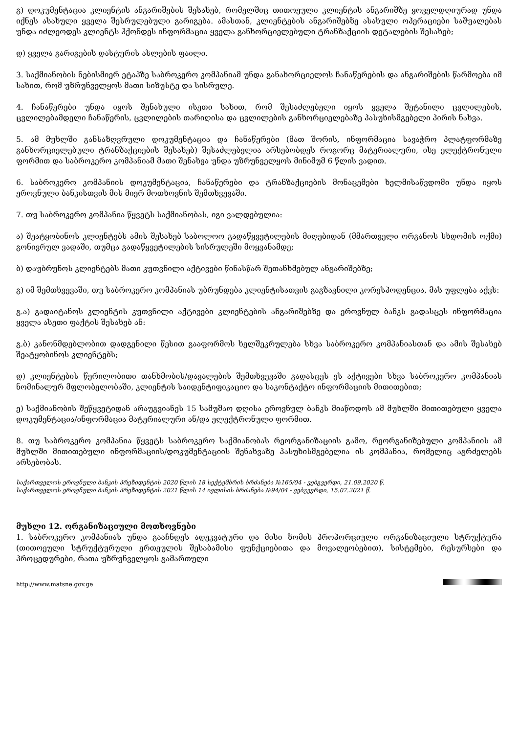გ) დოკუმენტაცია კლიენტის ანგარიშების შესახებ, რომელშიც თითოეული კლიენტის ანგარიშზე ყოველდღიურად უნდა იქნეს ასახული ყველა შესრულებული გარიგება. ამასთან, კლიენტების ანგარიშებზე ასახული ოპერაციები საშუალებას უნდა იძლეოდეს კლიენტს ჰქონდეს ინფორმაცია ყველა განხორციელებული ტრანზაქციის დეტალების შესახებ;
დ) ყველა გარიგების დასტურის ასლების ფაილი.
3. საქმიანობის ნებისმიერ ეტაპზე საბროკერო კომპანიამ უნდა განახორციელოს ჩანაწერების და ანგარიშების წარმოება იმ სახით, რომ უზრუნველყოს მათი სიზუსტე და სისრულე.
4. ჩანაწერები უნდა იყოს შენახული ისეთი სახით, რომ შესაძლებელი იყოს ყველა შეტანილი ცვლილების, ცვლილებამდელი ჩანაწერის, ცვლილების თარიღისა და ცვლილების განხორციელებაზე პასუხისმგებელი პირის ნახვა.
5. ამ მუხლში განსაზღვრული დოკუმენტაცია და ჩანაწერები (მათ შორის, ინფორმაცია სავაჭრო პლატფორმაზე განხორციელებული ტრანზაქციების შესახებ) შესაძლებელია არსებობდეს როგორც მატერიალური, ისე ელექტრონული ფორმით და საბროკერო კომპანიამ მათი შენახვა უნდა უზრუნველყოს მინიმუმ 6 წლის ვადით.
6. საბროკერო კომპანიის დოკუმენტაცია, ჩანაწერები და ტრანზაქციების მონაცემები ხელმისაწვდომი უნდა იყოს ეროვნული ბანკისთვის მის მიერ მოთხოვნის შემთხვევაში.
7. თუ საბროკერო კომპანია წყვეტს საქმიანობას, იგი ვალდებულია:
ა) შეატყობინოს კლიენტებს ამის შესახებ საბოლოო გადაწყვეტილების მიღებიდან (მმართველი ორგანოს სხდომის ოქმი) გონივრულ ვადაში, თუმცა გადაწყვეტილების სისრულეში მოყვანამდე;
ბ) დაუბრუნოს კლიენტებს მათი კუთვნილი აქტივები წინასწარ შეთანხმებულ ანგარიშებზე;
გ) იმ შემთხვევაში, თუ საბროკერო კომპანიას უბრუნდება კლიენტისათვის გაგზავნილი კორესპოდენცია, მას უფლება აქვს:
გ.ა) გადაიტანოს კლიენტის კუთვნილი აქტივები კლიენტების ანგარიშებზე და ეროვნულ ბანკს გადასცეს ინფორმაცია ყველა ასეთი ფაქტის შესახებ ან:
გ.ბ) კანონმდებლობით დადგენილი წესით გააფორმოს ხელშეკრულება სხვა საბროკერო კომპანიასთან და ამის შესახებ შეატყობინოს კლიენტებს;
დ) კლიენტების წერილობითი თანხმობის/დავალების შემთხვევაში გადასცეს ეს აქტივები სხვა საბროკერო კომპანიას ნომინალურ მფლობელობაში, კლიენტის საიდენტიფიკაციო და საკონტაქტო ინფორმაციის მითითებით;
ე) საქმიანობის შეწყვეტიდან არაუგვიანეს 15 სამუშაო დღისა ეროვნულ ბანკს მიაწოდოს ამ მუხლში მითითებული ყველა დოკუმენტაცია/ინფორმაცია მატერიალური ან/და ელექტრონული ფორმით.
8. თუ საბროკერო კომპანია წყვეტს საბროკერო საქმიანობას რეორგანიზაციის გამო, რეორგანიზებული კომპანიის ამ მუხლში მითითებული ინფორმაციის/დოკუმენტაციის შენახვაზე პასუხისმგებელია ის კომპანია, რომელიც აგრძელებს არსებობას.
საქართველოს ეროვნული ბანკის პრეზიდენტის 2020 წლის 18 სექტემბრის ბრძანება №165/04 - ვებგვერდი, 21.09.2020 წ.
საქართველოს ეროვნული ბანკის პრეზიდენტის 2021 წლის 14 ივლისის ბრძანება №94/04 - ვებგვერდი, 15.07.2021 წ.
მუხლი 12. ორგანიზაციული მოთხოვნები
1. საბროკერო კომპანიას უნდა გააჩნდეს ადეკვატური და მისი ზომის პროპორციული ორგანიზაციული სტრუქტურა (თითოეული სტრუქტურული ერთეულის შესაბამისი ფუნქციებითა და მოვალეობებით), სისტემები, რესურსები და პროცედურები, რათა უზრუნველყოს გამართული
http://www.matsne.gov.ge